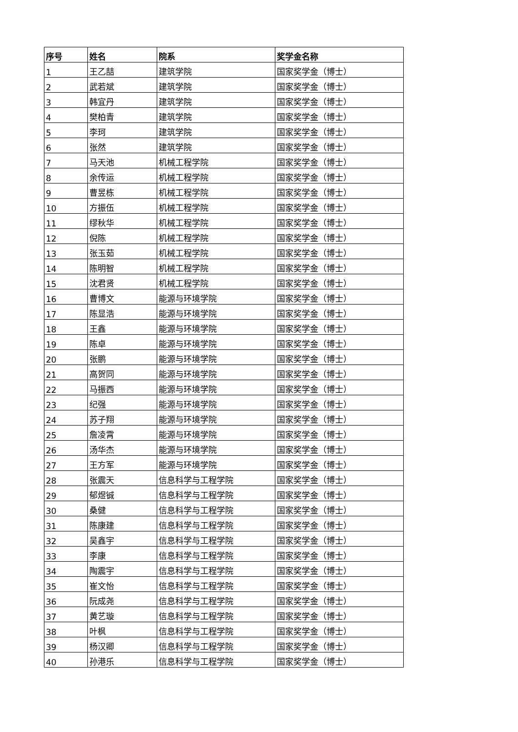| 序号 | 姓名 | 院系 | 奖学金名称 |
| --- | --- | --- | --- |
| 1 | 王乙喆 | 建筑学院 | 国家奖学金（博士） |
| 2 | 武若斌 | 建筑学院 | 国家奖学金（博士） |
| 3 | 韩宜丹 | 建筑学院 | 国家奖学金（博士） |
| 4 | 樊柏青 | 建筑学院 | 国家奖学金（博士） |
| 5 | 李珂 | 建筑学院 | 国家奖学金（博士） |
| 6 | 张然 | 建筑学院 | 国家奖学金（博士） |
| 7 | 马天池 | 机械工程学院 | 国家奖学金（博士） |
| 8 | 余传运 | 机械工程学院 | 国家奖学金（博士） |
| 9 | 曹昱栋 | 机械工程学院 | 国家奖学金（博士） |
| 10 | 方振伍 | 机械工程学院 | 国家奖学金（博士） |
| 11 | 缪秋华 | 机械工程学院 | 国家奖学金（博士） |
| 12 | 倪陈 | 机械工程学院 | 国家奖学金（博士） |
| 13 | 张玉茹 | 机械工程学院 | 国家奖学金（博士） |
| 14 | 陈明智 | 机械工程学院 | 国家奖学金（博士） |
| 15 | 沈君贤 | 机械工程学院 | 国家奖学金（博士） |
| 16 | 曹博文 | 能源与环境学院 | 国家奖学金（博士） |
| 17 | 陈显浩 | 能源与环境学院 | 国家奖学金（博士） |
| 18 | 王鑫 | 能源与环境学院 | 国家奖学金（博士） |
| 19 | 陈卓 | 能源与环境学院 | 国家奖学金（博士） |
| 20 | 张鹏 | 能源与环境学院 | 国家奖学金（博士） |
| 21 | 高贺同 | 能源与环境学院 | 国家奖学金（博士） |
| 22 | 马振西 | 能源与环境学院 | 国家奖学金（博士） |
| 23 | 纪强 | 能源与环境学院 | 国家奖学金（博士） |
| 24 | 苏子翔 | 能源与环境学院 | 国家奖学金（博士） |
| 25 | 詹凌霄 | 能源与环境学院 | 国家奖学金（博士） |
| 26 | 汤华杰 | 能源与环境学院 | 国家奖学金（博士） |
| 27 | 王方军 | 能源与环境学院 | 国家奖学金（博士） |
| 28 | 张震天 | 信息科学与工程学院 | 国家奖学金（博士） |
| 29 | 郁煜铖 | 信息科学与工程学院 | 国家奖学金（博士） |
| 30 | 桑健 | 信息科学与工程学院 | 国家奖学金（博士） |
| 31 | 陈康建 | 信息科学与工程学院 | 国家奖学金（博士） |
| 32 | 吴鑫宇 | 信息科学与工程学院 | 国家奖学金（博士） |
| 33 | 李康 | 信息科学与工程学院 | 国家奖学金（博士） |
| 34 | 陶震宇 | 信息科学与工程学院 | 国家奖学金（博士） |
| 35 | 崔文怡 | 信息科学与工程学院 | 国家奖学金（博士） |
| 36 | 阮成尧 | 信息科学与工程学院 | 国家奖学金（博士） |
| 37 | 黄艺璇 | 信息科学与工程学院 | 国家奖学金（博士） |
| 38 | 叶枫 | 信息科学与工程学院 | 国家奖学金（博士） |
| 39 | 杨汉卿 | 信息科学与工程学院 | 国家奖学金（博士） |
| 40 | 孙港乐 | 信息科学与工程学院 | 国家奖学金（博士） |